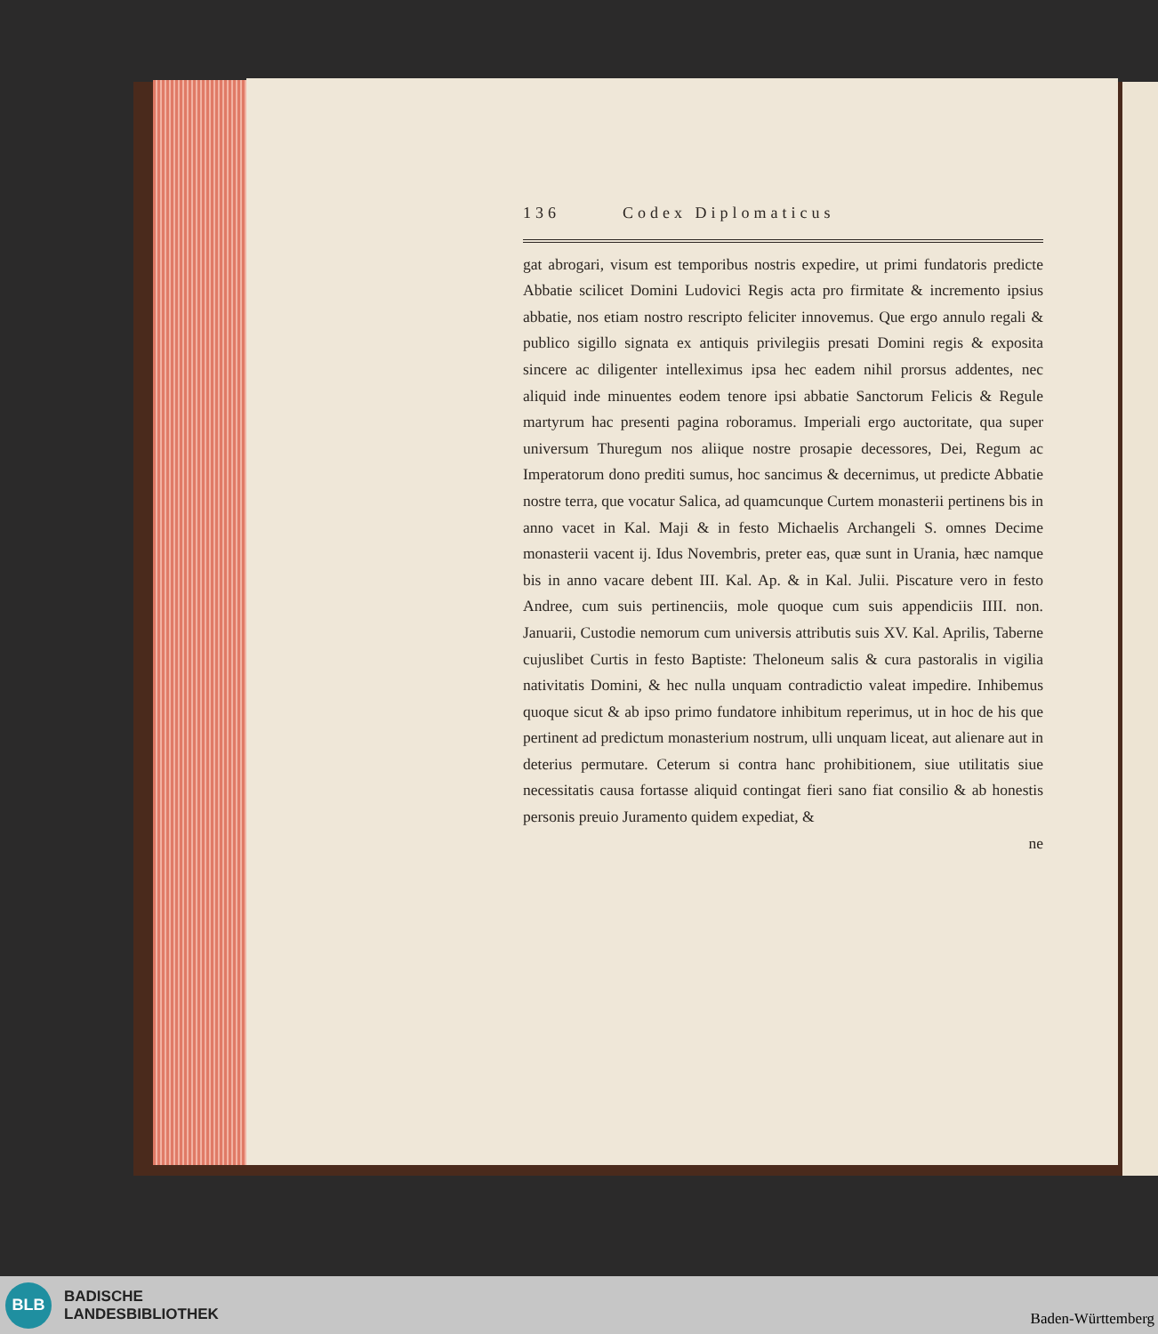136 Codex Diplomaticus
gat abrogari, visum est temporibus nostris expedire, ut primi fundatoris predicte Abbatie scilicet Domini Ludovici Regis acta pro firmitate & incremento ipsius abbatie, nos etiam nostro rescripto feliciter innovemus. Que ergo annulo regali & publico sigillo signata ex antiquis privilegiis presati Domini regis & exposita sincere ac diligenter intelleximus ipsa hec eadem nihil prorsus addentes, nec aliquid inde minuentes eodem tenore ipsi abbatie Sanctorum Felicis & Regule martyrum hac presenti pagina roboramus. Imperiali ergo auctoritate, qua super universum Thuregum nos aliique nostre prosapie decessores, Dei, Regum ac Imperatorum dono prediti sumus, hoc sancimus & decernimus, ut predicte Abbatie nostre terra, que vocatur Salica, ad quamcunque Curtem monasterii pertinens bis in anno vacet in Kal. Maji & in festo Michaelis Archangeli S. omnes Decime monasterii vacent ij. Idus Novembris, preter eas, quæ sunt in Urania, hæc namque bis in anno vacare debent III. Kal. Ap. & in Kal. Julii. Piscature vero in festo Andree, cum suis pertinenciis, mole quoque cum suis appendiciis IIII. non. Januarii, Custodie nemorum cum universis attributis suis XV. Kal. Aprilis, Taberne cujuslibet Curtis in festo Baptiste: Theloneum salis & cura pastoralis in vigilia nativitatis Domini, & hec nulla unquam contradictio valeat impedire. Inhibemus quoque sicut & ab ipso primo fundatore inhibitum reperimus, ut in hoc de his que pertinent ad predictum monasterium nostrum, ulli unquam liceat, aut alienare aut in deterius permutare. Ceterum si contra hanc prohibitionem, siue utilitatis siue necessitatis causa fortasse aliquid contingat fieri sano fiat consilio & ab honestis personis preuio Juramento quidem expediat, &
ne
BLB
BADISCHE
LANDESBIBLIOTHEK
Baden-Württemberg